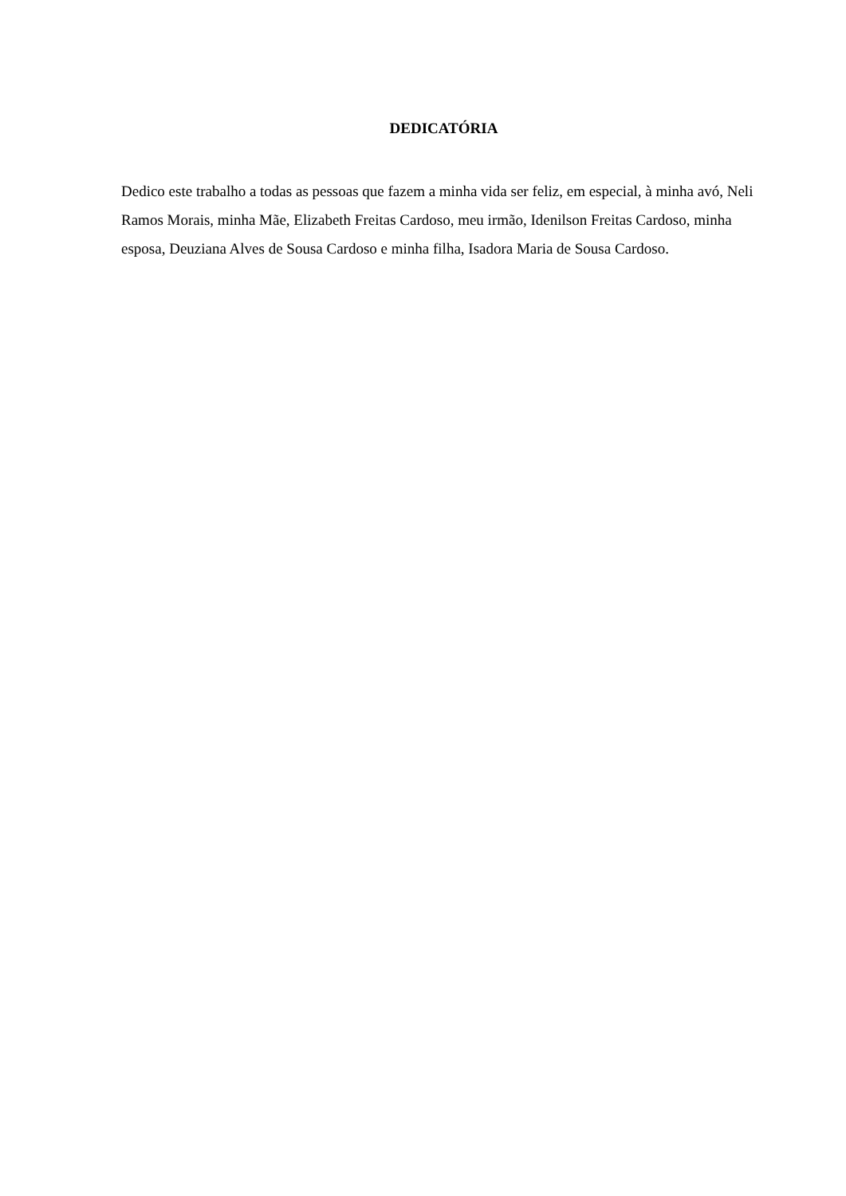DEDICATÓRIA
Dedico este trabalho a todas as pessoas que fazem a minha vida ser feliz, em especial, à minha avó, Neli Ramos Morais, minha Mãe, Elizabeth Freitas Cardoso, meu irmão, Idenilson Freitas Cardoso, minha esposa, Deuziana Alves de Sousa Cardoso e minha filha, Isadora Maria de Sousa Cardoso.